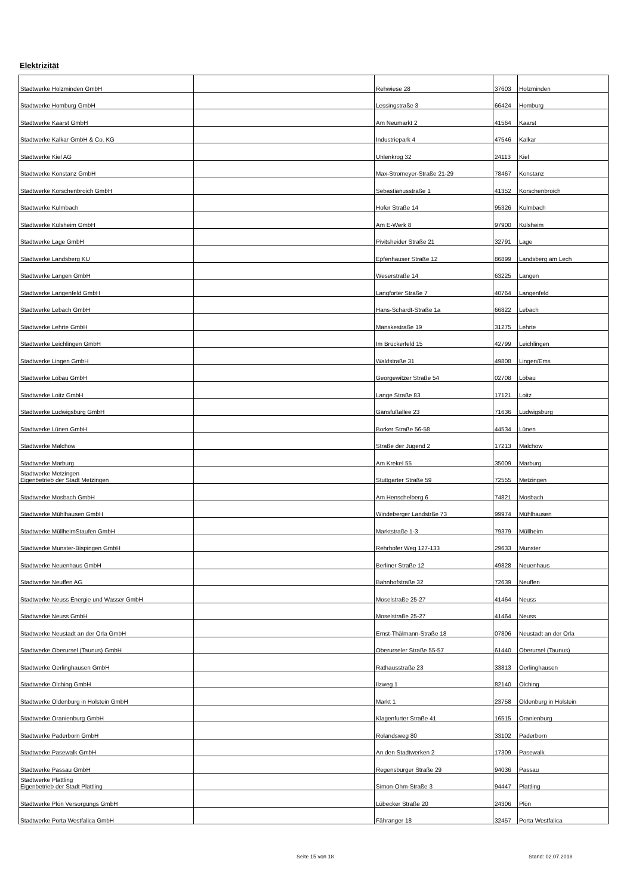Elektrizität
| Stadtwerke Holzminden GmbH | | Rehwiese 28 | 37603 | Holzminden |
| Stadtwerke Homburg GmbH | | Lessingstraße 3 | 66424 | Homburg |
| Stadtwerke Kaarst GmbH | | Am Neumarkt 2 | 41564 | Kaarst |
| Stadtwerke Kalkar GmbH & Co. KG | | Industriepark 4 | 47546 | Kalkar |
| Stadtwerke Kiel AG | | Uhlenkrog 32 | 24113 | Kiel |
| Stadtwerke Konstanz GmbH | | Max-Stromeyer-Straße 21-29 | 78467 | Konstanz |
| Stadtwerke Korschenbroich GmbH | | Sebastianusstraße 1 | 41352 | Korschenbroich |
| Stadtwerke Kulmbach | | Hofer Straße 14 | 95326 | Kulmbach |
| Stadtwerke Külsheim GmbH | | Am E-Werk 8 | 97900 | Külsheim |
| Stadtwerke Lage GmbH | | Pivitsheider Straße 21 | 32791 | Lage |
| Stadtwerke Landsberg KU | | Epfenhauser Straße 12 | 86899 | Landsberg am Lech |
| Stadtwerke Langen GmbH | | Weserstraße 14 | 63225 | Langen |
| Stadtwerke Langenfeld GmbH | | Langforter Straße 7 | 40764 | Langenfeld |
| Stadtwerke Lebach GmbH | | Hans-Schardt-Straße 1a | 66822 | Lebach |
| Stadtwerke Lehrte GmbH | | Manskestraße 19 | 31275 | Lehrte |
| Stadtwerke Leichlingen GmbH | | Im Brückerfeld 15 | 42799 | Leichlingen |
| Stadtwerke Lingen GmbH | | Waldstraße 31 | 49808 | Lingen/Ems |
| Stadtwerke Löbau GmbH | | Georgewitzer Straße 54 | 02708 | Löbau |
| Stadtwerke Loitz GmbH | | Lange Straße 83 | 17121 | Loitz |
| Stadtwerke Ludwigsburg GmbH | | Gänsfußallee 23 | 71636 | Ludwigsburg |
| Stadtwerke Lünen GmbH | | Borker Straße 56-58 | 44534 | Lünen |
| Stadtwerke Malchow | | Straße der Jugend 2 | 17213 | Malchow |
| Stadtwerke Marburg | | Am Krekel 55 | 35009 | Marburg |
| Stadtwerke Metzingen Eigenbetrieb der Stadt Metzingen | | Stuttgarter Straße 59 | 72555 | Metzingen |
| Stadtwerke Mosbach GmbH | | Am Henschelberg 6 | 74821 | Mosbach |
| Stadtwerke Mühlhausen GmbH | | Windeberger Landstrße 73 | 99974 | Mühlhausen |
| Stadtwerke MüllheimStaufen GmbH | | Marktstraße 1-3 | 79379 | Müllheim |
| Stadtwerke Munster-Bispingen GmbH | | Rehrhofer Weg 127-133 | 29633 | Munster |
| Stadtwerke Neuenhaus GmbH | | Berliner Straße 12 | 49828 | Neuenhaus |
| Stadtwerke Neuffen AG | | Bahnhofstraße 32 | 72639 | Neuffen |
| Stadtwerke Neuss Energie und Wasser GmbH | | Moselstraße 25-27 | 41464 | Neuss |
| Stadtwerke Neuss GmbH | | Moselstraße 25-27 | 41464 | Neuss |
| Stadtwerke Neustadt an der Orla GmbH | | Ernst-Thälmann-Straße 18 | 07806 | Neustadt an der Orla |
| Stadtwerke Oberursel (Taunus) GmbH | | Oberurseler Straße 55-57 | 61440 | Oberursel (Taunus) |
| Stadtwerke Oerlinghausen GmbH | | Rathausstraße 23 | 33813 | Oerlinghausen |
| Stadtwerke Olching GmbH | | Ilzweg 1 | 82140 | Olching |
| Stadtwerke Oldenburg in Holstein GmbH | | Markt 1 | 23758 | Oldenburg in Holstein |
| Stadtwerke Oranienburg GmbH | | Klagenfurter Straße 41 | 16515 | Oranienburg |
| Stadtwerke Paderborn GmbH | | Rolandsweg 80 | 33102 | Paderborn |
| Stadtwerke Pasewalk GmbH | | An den Stadtwerken 2 | 17309 | Pasewalk |
| Stadtwerke Passau GmbH | | Regensburger Straße 29 | 94036 | Passau |
| Stadtwerke Plattling Eigenbetrieb der Stadt Plattling | | Simon-Ohm-Straße 3 | 94447 | Plattling |
| Stadtwerke Plön Versorgungs GmbH | | Lübecker Straße 20 | 24306 | Plön |
| Stadtwerke Porta Westfalica GmbH | | Fähranger 18 | 32457 | Porta Westfalica |
Seite 15 von 18 Stand: 02.07.2018